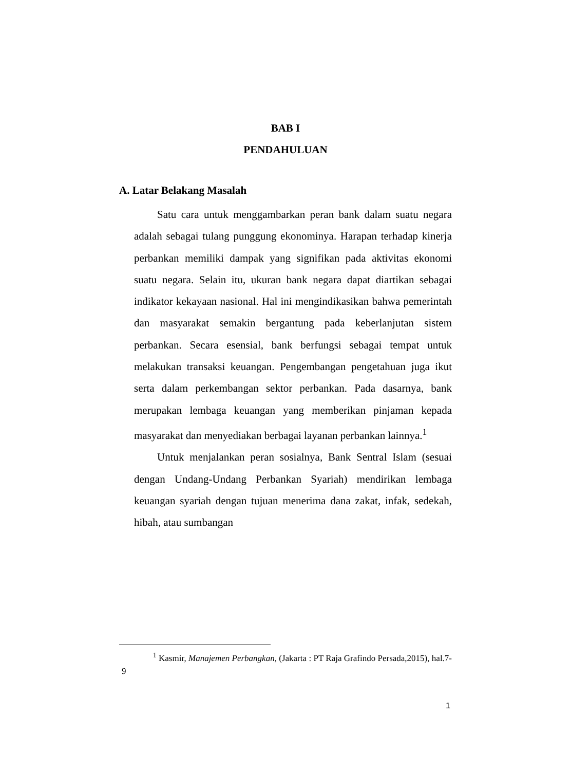BAB I
PENDAHULUAN
A. Latar Belakang Masalah
Satu cara untuk menggambarkan peran bank dalam suatu negara adalah sebagai tulang punggung ekonominya. Harapan terhadap kinerja perbankan memiliki dampak yang signifikan pada aktivitas ekonomi suatu negara. Selain itu, ukuran bank negara dapat diartikan sebagai indikator kekayaan nasional. Hal ini mengindikasikan bahwa pemerintah dan masyarakat semakin bergantung pada keberlanjutan sistem perbankan. Secara esensial, bank berfungsi sebagai tempat untuk melakukan transaksi keuangan. Pengembangan pengetahuan juga ikut serta dalam perkembangan sektor perbankan. Pada dasarnya, bank merupakan lembaga keuangan yang memberikan pinjaman kepada masyarakat dan menyediakan berbagai layanan perbankan lainnya.<sup>1</sup>
Untuk menjalankan peran sosialnya, Bank Sentral Islam (sesuai dengan Undang-Undang Perbankan Syariah) mendirikan lembaga keuangan syariah dengan tujuan menerima dana zakat, infak, sedekah, hibah, atau sumbangan
<sup>1</sup> Kasmir, Manajemen Perbangkan, (Jakarta : PT Raja Grafindo Persada,2015), hal.7-9
1